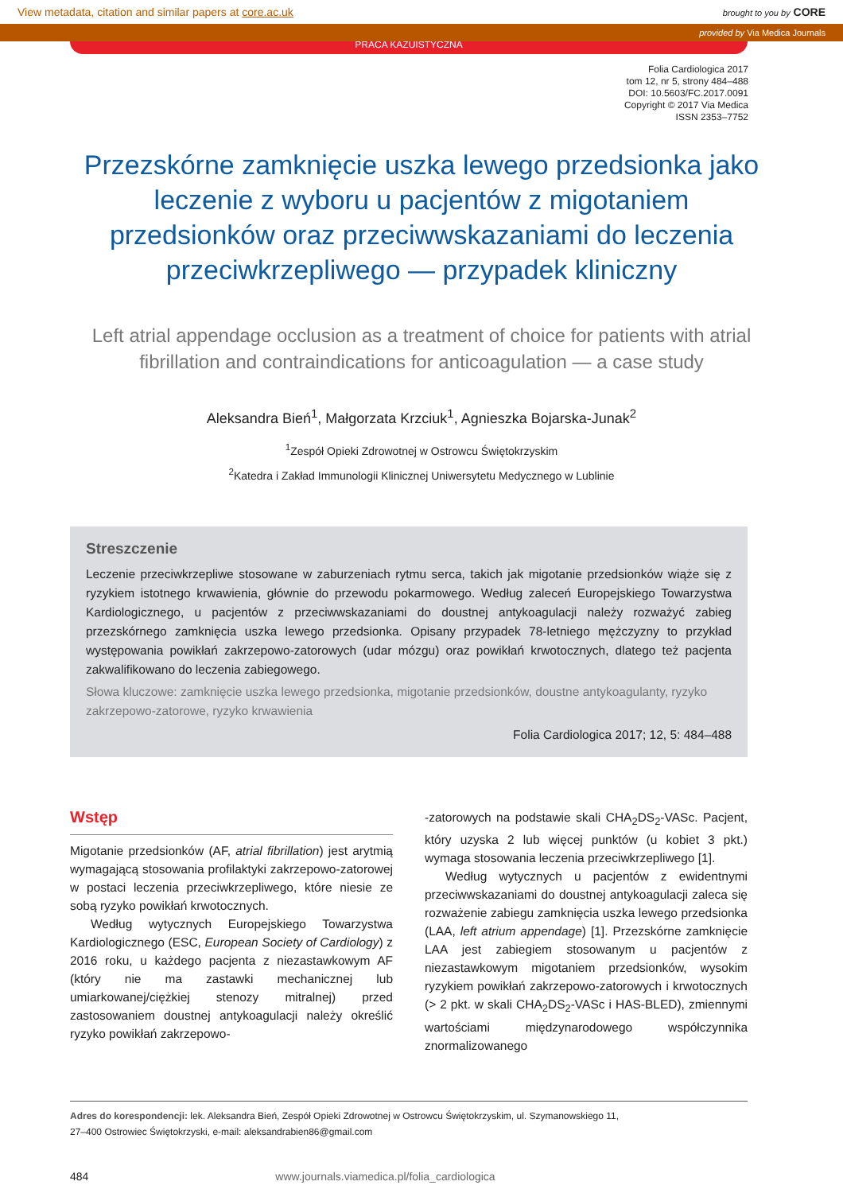View metadata, citation and similar papers at core.ac.uk brought to you by CORE
provided by Via Medica Journals
PRACA KAZUISTYCZNA
Folia Cardiologica 2017
tom 12, nr 5, strony 484–488
DOI: 10.5603/FC.2017.0091
Copyright © 2017 Via Medica
ISSN 2353–7752
Przezskórne zamknięcie uszka lewego przedsionka jako leczenie z wyboru u pacjentów z migotaniem przedsionków oraz przeciwwskazaniami do leczenia przeciwkrzepliwego — przypadek kliniczny
Left atrial appendage occlusion as a treatment of choice for patients with atrial fibrillation and contraindications for anticoagulation — a case study
Aleksandra Bień<sup>1</sup>, Małgorzata Krzciuk<sup>1</sup>, Agnieszka Bojarska-Junak<sup>2</sup>
<sup>1</sup> Zespół Opieki Zdrowotnej w Ostrowcu Świętokrzyskim
<sup>2</sup> Katedra i Zakład Immunologii Klinicznej Uniwersytetu Medycznego w Lublinie
Streszczenie
Leczenie przeciwkrzepliwe stosowane w zaburzeniach rytmu serca, takich jak migotanie przedsionków wiąże się z ryzykiem istotnego krwawienia, głównie do przewodu pokarmowego. Według zaleceń Europejskiego Towarzystwa Kardiologicznego, u pacjentów z przeciwwskazaniami do doustnej antykoagulacji należy rozważyć zabieg przezskórnego zamknięcia uszka lewego przedsionka. Opisany przypadek 78-letniego mężczyzny to przykład występowania powikłań zakrzepowo-zatorowych (udar mózgu) oraz powikłań krwotocznych, dlatego też pacjenta zakwalifikowano do leczenia zabiegowego.
Słowa kluczowe: zamknięcie uszka lewego przedsionka, migotanie przedsionków, doustne antykoagulanty, ryzyko zakrzepowo-zatorowe, ryzyko krwawienia
Folia Cardiologica 2017; 12, 5: 484–488
Wstęp
Migotanie przedsionków (AF, atrial fibrillation) jest arytmią wymagającą stosowania profilaktyki zakrzepowo-zatorowej w postaci leczenia przeciwkrzepliwego, które niesie ze sobą ryzyko powikłań krwotocznych.
Według wytycznych Europejskiego Towarzystwa Kardiologicznego (ESC, European Society of Cardiology) z 2016 roku, u każdego pacjenta z niezastawkowym AF (który nie ma zastawki mechanicznej lub umiarkowanej/ciężkiej stenozy mitralnej) przed zastosowaniem doustnej antykoagulacji należy określić ryzyko powikłań zakrzepowo-
-zatorowych na podstawie skali CHA<sub>2</sub>DS<sub>2</sub>-VASc. Pacjent, który uzyska 2 lub więcej punktów (u kobiet 3 pkt.) wymaga stosowania leczenia przeciwkrzepliwego [1].
Według wytycznych u pacjentów z ewidentnymi przeciwwskazaniami do doustnej antykoagulacji zaleca się rozważenie zabiegu zamknięcia uszka lewego przedsionka (LAA, left atrium appendage) [1]. Przezskórne zamknięcie LAA jest zabiegiem stosowanym u pacjentów z niezastawkowym migotaniem przedsionków, wysokim ryzykiem powikłań zakrzepowo-zatorowych i krwotocznych (> 2 pkt. w skali CHA<sub>2</sub>DS<sub>2</sub>-VASc i HAS-BLED), zmiennymi wartościami międzynarodowego współczynnika znormalizowanego
Adres do korespondencji: lek. Aleksandra Bień, Zespół Opieki Zdrowotnej w Ostrowcu Świętokrzyskim, ul. Szymanowskiego 11,
27–400 Ostrowiec Świętokrzyski, e-mail: aleksandrabien86@gmail.com
484 www.journals.viamedica.pl/folia_cardiologica